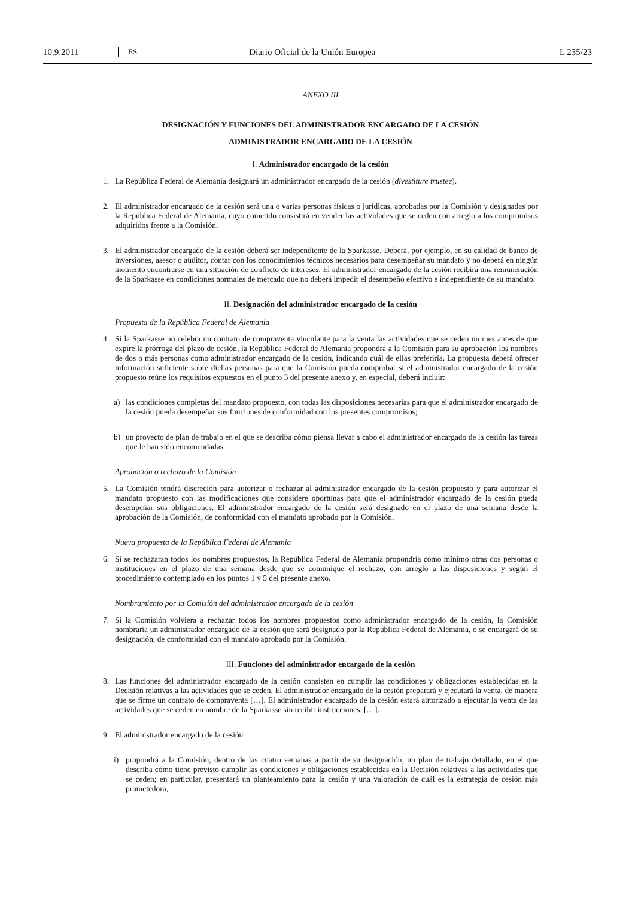10.9.2011 ES Diario Oficial de la Unión Europea L 235/23
ANEXO III
DESIGNACIÓN Y FUNCIONES DEL ADMINISTRADOR ENCARGADO DE LA CESIÓN
ADMINISTRADOR ENCARGADO DE LA CESIÓN
I. Administrador encargado de la cesión
1. La República Federal de Alemania designará un administrador encargado de la cesión (divestiture trustee).
2. El administrador encargado de la cesión será una o varias personas físicas o jurídicas, aprobadas por la Comisión y designadas por la República Federal de Alemania, cuyo cometido consistirá en vender las actividades que se ceden con arreglo a los compromisos adquiridos frente a la Comisión.
3. El administrador encargado de la cesión deberá ser independiente de la Sparkasse. Deberá, por ejemplo, en su calidad de banco de inversiones, asesor o auditor, contar con los conocimientos técnicos necesarios para desempeñar su mandato y no deberá en ningún momento encontrarse en una situación de conflicto de intereses. El administrador encargado de la cesión recibirá una remuneración de la Sparkasse en condiciones normales de mercado que no deberá impedir el desempeño efectivo e independiente de su mandato.
II. Designación del administrador encargado de la cesión
Propuesta de la República Federal de Alemania
4. Si la Sparkasse no celebra un contrato de compraventa vinculante para la venta las actividades que se ceden un mes antes de que expire la prórroga del plazo de cesión, la República Federal de Alemania propondrá a la Comisión para su aprobación los nombres de dos o más personas como administrador encargado de la cesión, indicando cuál de ellas preferiría. La propuesta deberá ofrecer información suficiente sobre dichas personas para que la Comisión pueda comprobar si el administrador encargado de la cesión propuesto reúne los requisitos expuestos en el punto 3 del presente anexo y, en especial, deberá incluir:
a) las condiciones completas del mandato propuesto, con todas las disposiciones necesarias para que el administrador encargado de la cesión pueda desempeñar sus funciones de conformidad con los presentes compromisos;
b) un proyecto de plan de trabajo en el que se describa cómo piensa llevar a cabo el administrador encargado de la cesión las tareas que le han sido encomendadas.
Aprobación o rechazo de la Comisión
5. La Comisión tendrá discreción para autorizar o rechazar al administrador encargado de la cesión propuesto y para autorizar el mandato propuesto con las modificaciones que considere oportunas para que el administrador encargado de la cesión pueda desempeñar sus obligaciones. El administrador encargado de la cesión será designado en el plazo de una semana desde la aprobación de la Comisión, de conformidad con el mandato aprobado por la Comisión.
Nueva propuesta de la República Federal de Alemania
6. Si se rechazaran todos los nombres propuestos, la República Federal de Alemania propondría como mínimo otras dos personas o instituciones en el plazo de una semana desde que se comunique el rechazo, con arreglo a las disposiciones y según el procedimiento contemplado en los puntos 1 y 5 del presente anexo.
Nombramiento por la Comisión del administrador encargado de la cesión
7. Si la Comisión volviera a rechazar todos los nombres propuestos como administrador encargado de la cesión, la Comisión nombraría un administrador encargado de la cesión que será designado por la República Federal de Alemania, o se encargará de su designación, de conformidad con el mandato aprobado por la Comisión.
III. Funciones del administrador encargado de la cesión
8. Las funciones del administrador encargado de la cesión consisten en cumplir las condiciones y obligaciones establecidas en la Decisión relativas a las actividades que se ceden. El administrador encargado de la cesión preparará y ejecutará la venta, de manera que se firme un contrato de compraventa […]. El administrador encargado de la cesión estará autorizado a ejecutar la venta de las actividades que se ceden en nombre de la Sparkasse sin recibir instrucciones, […].
9. El administrador encargado de la cesión
i) propondrá a la Comisión, dentro de las cuatro semanas a partir de su designación, un plan de trabajo detallado, en el que describa cómo tiene previsto cumplir las condiciones y obligaciones establecidas en la Decisión relativas a las actividades que se ceden; en particular, presentará un planteamiento para la cesión y una valoración de cuál es la estrategia de cesión más prometedora,